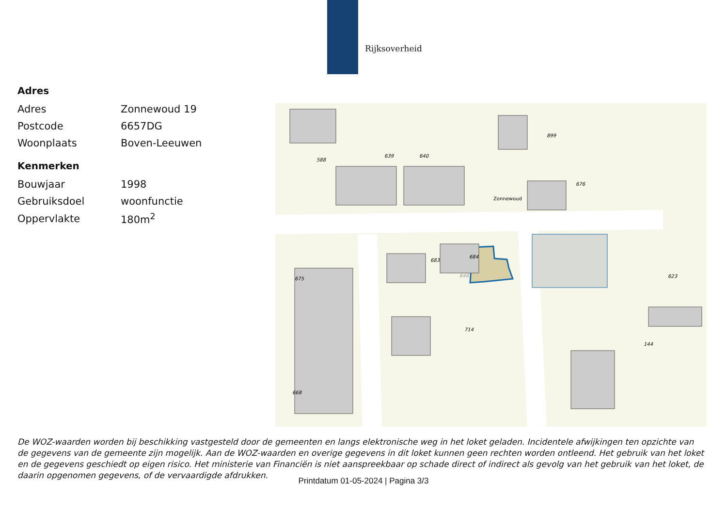Rijksoverheid
Adres
| Adres | Zonnewoud 19 |
| Postcode | 6657DG |
| Woonplaats | Boven-Leeuwen |
Kenmerken
| Bouwjaar | 1998 |
| Gebruiksdoel | woonfunctie |
| Oppervlakte | 180m<sup>2</sup> |
676
899
Zonnewoud
646
683
588
639
640
684
714
675
668
623
144
De WOZ-waarden worden bij beschikking vastgesteld door de gemeenten en langs elektronische weg in het loket geladen. Incidentele afwijkingen ten opzichte van de gegevens van de gemeente zijn mogelijk. Aan de WOZ-waarden en overige gegevens in dit loket kunnen geen rechten worden ontleend. Het gebruik van het loket en de gegevens geschiedt op eigen risico. Het ministerie van Financiën is niet aanspreekbaar op schade direct of indirect als gevolg van het gebruik van het loket, de daarin opgenomen gegevens, of de vervaardigde afdrukken.
Printdatum 01-05-2024 | Pagina 3/3